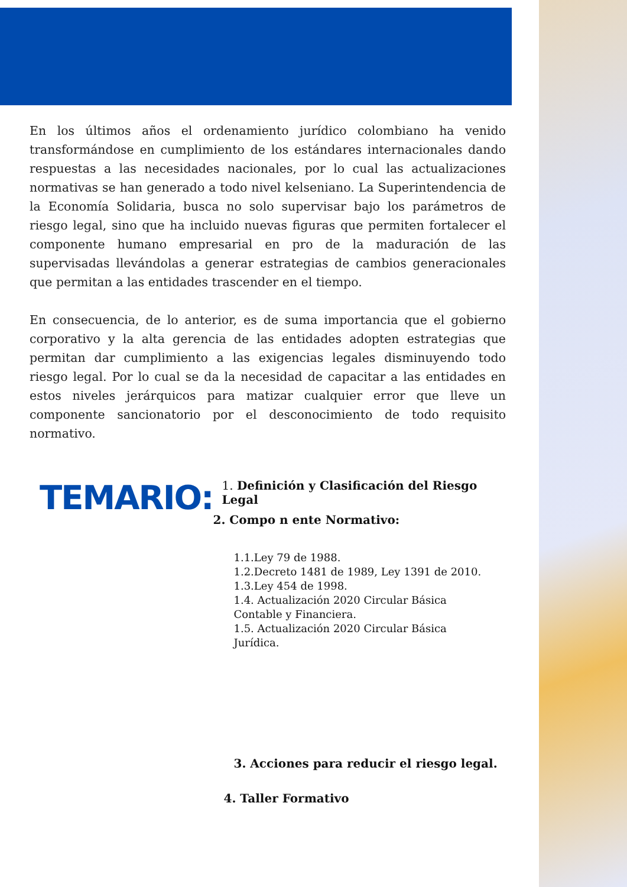En los últimos años el ordenamiento jurídico colombiano ha venido transformándose en cumplimiento de los estándares internacionales dando respuestas a las necesidades nacionales, por lo cual las actualizaciones normativas se han generado a todo nivel kelseniano. La Superintendencia de la Economía Solidaria, busca no solo supervisar bajo los parámetros de riesgo legal, sino que ha incluido nuevas figuras que permiten fortalecer el componente humano empresarial en pro de la maduración de las supervisadas llevándolas a generar estrategias de cambios generacionales que permitan a las entidades trascender en el tiempo.
En consecuencia, de lo anterior, es de suma importancia que el gobierno corporativo y la alta gerencia de las entidades adopten estrategias que permitan dar cumplimiento a las exigencias legales disminuyendo todo riesgo legal. Por lo cual se da la necesidad de capacitar a las entidades en estos niveles jerárquicos para matizar cualquier error que lleve un componente sancionatorio por el desconocimiento de todo requisito normativo.
TEMARIO:
1. Definición y Clasificación del Riesgo Legal
2. Compo n ente Normativo:
1.1.Ley 79 de 1988.
1.2.Decreto 1481 de 1989, Ley 1391 de 2010.
1.3.Ley 454 de 1998.
1.4. Actualización 2020 Circular Básica
Contable y Financiera.
1.5. Actualización 2020 Circular Básica
Jurídica.
3. Acciones para reducir el riesgo legal.
4. Taller Formativo